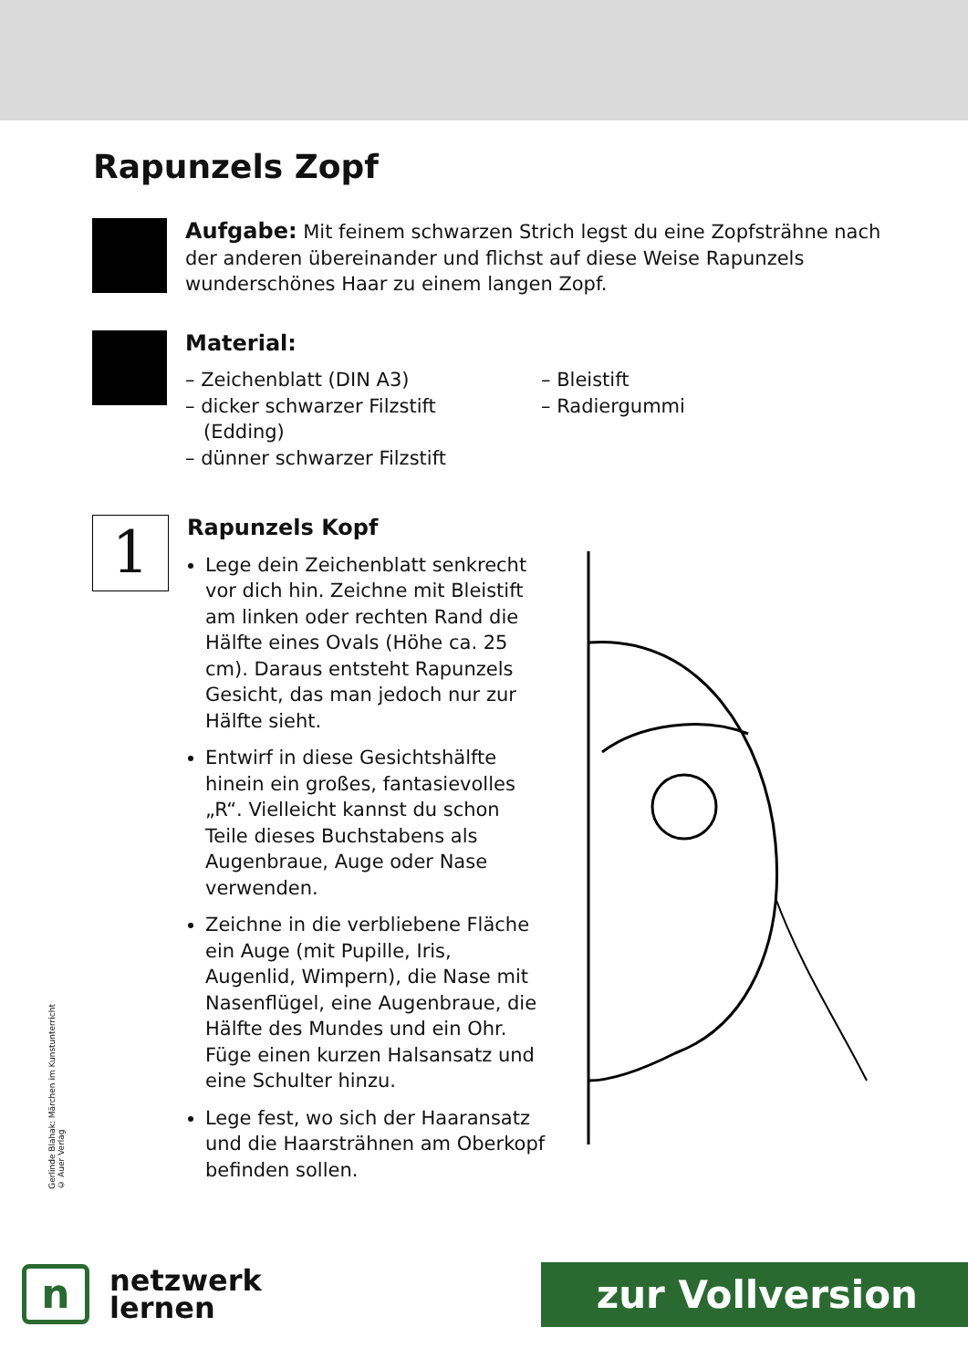Rapunzels Zopf
Aufgabe: Mit feinem schwarzen Strich legst du eine Zopfsträhne nach der anderen übereinander und flichst auf diese Weise Rapunzels wunderschönes Haar zu einem langen Zopf.
Material:
– Zeichenblatt (DIN A3)
– dicker schwarzer Filzstift
(Edding)
– dünner schwarzer Filzstift
– Bleistift
– Radiergummi
1
Rapunzels Kopf
Lege dein Zeichenblatt senkrecht vor dich hin. Zeichne mit Bleistift am linken oder rechten Rand die Hälfte eines Ovals (Höhe ca. 25 cm). Daraus entsteht Rapunzels Gesicht, das man jedoch nur zur Hälfte sieht.
Entwirf in diese Gesichtshälfte hinein ein großes, fantasievolles „R“. Vielleicht kannst du schon Teile dieses Buchstabens als Augenbraue, Auge oder Nase verwenden.
Zeichne in die verbliebene Fläche ein Auge (mit Pupille, Iris, Augenlid, Wimpern), die Nase mit Nasenflügel, eine Augenbraue, die Hälfte des Mundes und ein Ohr. Füge einen kurzen Halsansatz und eine Schulter hinzu.
Lege fest, wo sich der Haaransatz und die Haarsträhnen am Oberkopf befinden sollen.
Gerlinde Blahak: Märchen im Kunstunterricht
© Auer Verlag
n
netzwerk
lernen
zur Vollversion